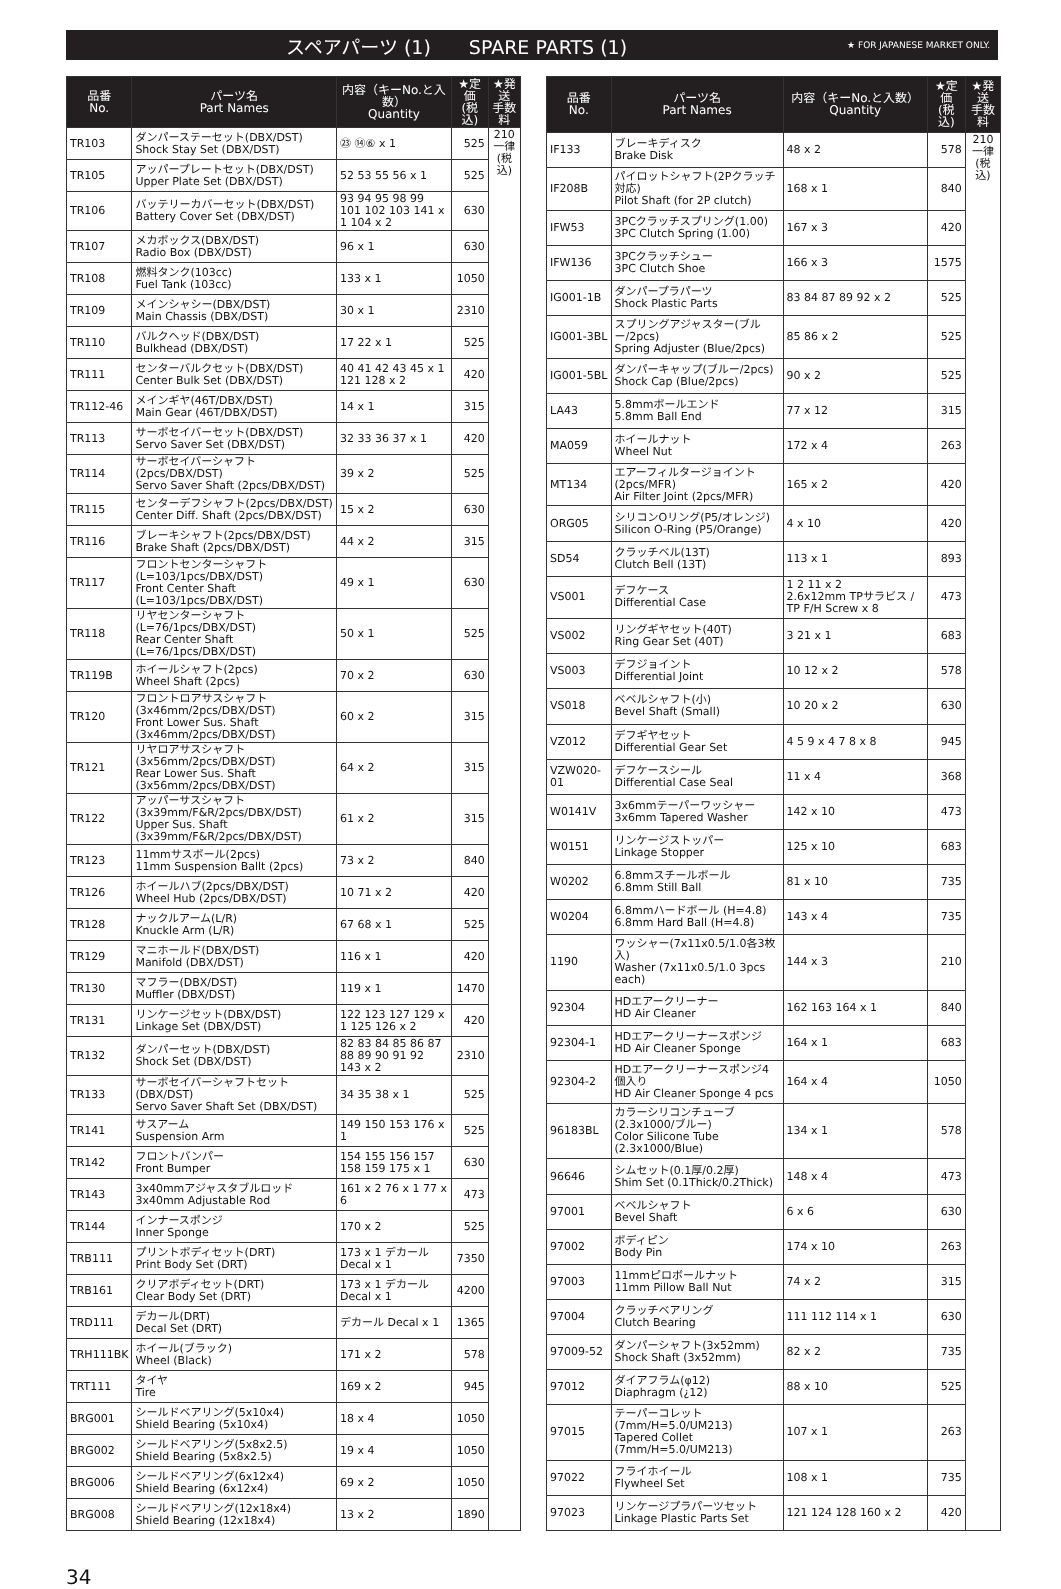スペアパーツ (1)　　SPARE PARTS (1)
★ FOR JAPANESE MARKET ONLY.
| 品番 No. | パーツ名 Part Names | 内容（キーNo.と入数） Quantity | ★定価 (税込) | ★発送 手数料 |
| --- | --- | --- | --- | --- |
| TR103 | ダンパーステーセット(DBX/DST) Shock Stay Set (DBX/DST) | ㉓ ⑭⑥ x 1 | 525 | 210 一律 (税込) |
| TR105 | アッパープレートセット(DBX/DST) Upper Plate Set (DBX/DST) | 52 53 55 56 x 1 | 525 | |
| TR106 | バッテリーカバーセット(DBX/DST) Battery Cover Set (DBX/DST) | 93 94 95 98 99 101 102 103 141 x 1 104 x 2 | 630 | |
| TR107 | メカボックス(DBX/DST) Radio Box (DBX/DST) | 96 x 1 | 630 | |
| TR108 | 燃料タンク(103cc) Fuel Tank (103cc) | 133 x 1 | 1050 | |
| TR109 | メインシャシー(DBX/DST) Main Chassis (DBX/DST) | 30 x 1 | 2310 | |
| TR110 | バルクヘッド(DBX/DST) Bulkhead (DBX/DST) | 17 22 x 1 | 525 | |
| TR111 | センターバルクセット(DBX/DST) Center Bulk Set (DBX/DST) | 40 41 42 43 45 x 1 121 128 x 2 | 420 | |
| TR112-46 | メインギヤ(46T/DBX/DST) Main Gear (46T/DBX/DST) | 14 x 1 | 315 | |
| TR113 | サーボセイバーセット(DBX/DST) Servo Saver Set (DBX/DST) | 32 33 36 37 x 1 | 420 | |
| TR114 | サーボセイバーシャフト(2pcs/DBX/DST) Servo Saver Shaft (2pcs/DBX/DST) | 39 x 2 | 525 | |
| TR115 | センターデフシャフト(2pcs/DBX/DST) Center Diff. Shaft (2pcs/DBX/DST) | 15 x 2 | 630 | |
| TR116 | ブレーキシャフト(2pcs/DBX/DST) Brake Shaft (2pcs/DBX/DST) | 44 x 2 | 315 | |
| TR117 | フロントセンターシャフト(L=103/1pcs/DBX/DST) Front Center Shaft (L=103/1pcs/DBX/DST) | 49 x 1 | 630 | |
| TR118 | リヤセンターシャフト(L=76/1pcs/DBX/DST) Rear Center Shaft (L=76/1pcs/DBX/DST) | 50 x 1 | 525 | |
| TR119B | ホイールシャフト(2pcs) Wheel Shaft (2pcs) | 70 x 2 | 630 | |
| TR120 | フロントロアサスシャフト(3x46mm/2pcs/DBX/DST) Front Lower Sus. Shaft (3x46mm/2pcs/DBX/DST) | 60 x 2 | 315 | |
| TR121 | リヤロアサスシャフト(3x56mm/2pcs/DBX/DST) Rear Lower Sus. Shaft (3x56mm/2pcs/DBX/DST) | 64 x 2 | 315 | |
| TR122 | アッパーサスシャフト(3x39mm/F&R/2pcs/DBX/DST) Upper Sus. Shaft (3x39mm/F&R/2pcs/DBX/DST) | 61 x 2 | 315 | |
| TR123 | 11mmサスボール(2pcs) 11mm Suspension Ballt (2pcs) | 73 x 2 | 840 | |
| TR126 | ホイールハブ(2pcs/DBX/DST) Wheel Hub (2pcs/DBX/DST) | 10 71 x 2 | 420 | |
| TR128 | ナックルアーム(L/R) Knuckle Arm (L/R) | 67 68 x 1 | 525 | |
| TR129 | マニホールド(DBX/DST) Manifold (DBX/DST) | 116 x 1 | 420 | |
| TR130 | マフラー(DBX/DST) Muffler (DBX/DST) | 119 x 1 | 1470 | |
| TR131 | リンケージセット(DBX/DST) Linkage Set (DBX/DST) | 122 123 127 129 x 1 125 126 x 2 | 420 | |
| TR132 | ダンパーセット(DBX/DST) Shock Set (DBX/DST) | 82 83 84 85 86 87 88 89 90 91 92 143 x 2 | 2310 | |
| TR133 | サーボセイバーシャフトセット(DBX/DST) Servo Saver Shaft Set (DBX/DST) | 34 35 38 x 1 | 525 | |
| TR141 | サスアーム Suspension Arm | 149 150 153 176 x 1 | 525 | |
| TR142 | フロントバンパー Front Bumper | 154 155 156 157 158 159 175 x 1 | 630 | |
| TR143 | 3x40mmアジャスタブルロッド 3x40mm Adjustable Rod | 161 x 2 76 x 1 77 x 6 | 473 | |
| TR144 | インナースポンジ Inner Sponge | 170 x 2 | 525 | |
| TRB111 | プリントボディセット(DRT) Print Body Set (DRT) | 173 x 1 デカール Decal x 1 | 7350 | |
| TRB161 | クリアボディセット(DRT) Clear Body Set (DRT) | 173 x 1 デカール Decal x 1 | 4200 | |
| TRD111 | デカール(DRT) Decal Set (DRT) | デカール Decal x 1 | 1365 | |
| TRH111BK | ホイール(ブラック) Wheel (Black) | 171 x 2 | 578 | |
| TRT111 | タイヤ Tire | 169 x 2 | 945 | |
| BRG001 | シールドベアリング(5x10x4) Shield Bearing (5x10x4) | 18 x 4 | 1050 | |
| BRG002 | シールドベアリング(5x8x2.5) Shield Bearing (5x8x2.5) | 19 x 4 | 1050 | |
| BRG006 | シールドベアリング(6x12x4) Shield Bearing (6x12x4) | 69 x 2 | 1050 | |
| BRG008 | シールドベアリング(12x18x4) Shield Bearing (12x18x4) | 13 x 2 | 1890 | |
| 品番 No. | パーツ名 Part Names | 内容（キーNo.と入数） Quantity | ★定価 (税込) | ★発送 手数料 |
| --- | --- | --- | --- | --- |
| IF133 | ブレーキディスク Brake Disk | 48 x 2 | 578 | 210 一律 (税込) |
| IF208B | パイロットシャフト(2Pクラッチ対応) Pilot Shaft (for 2P clutch) | 168 x 1 | 840 | |
| IFW53 | 3PCクラッチスプリング(1.00) 3PC Clutch Spring (1.00) | 167 x 3 | 420 | |
| IFW136 | 3PCクラッチシュー 3PC Clutch Shoe | 166 x 3 | 1575 | |
| IG001-1B | ダンパープラパーツ Shock Plastic Parts | 83 84 87 89 92 x 2 | 525 | |
| IG001-3BL | スプリングアジャスター(ブルー/2pcs) Spring Adjuster (Blue/2pcs) | 85 86 x 2 | 525 | |
| IG001-5BL | ダンパーキャップ(ブルー/2pcs) Shock Cap (Blue/2pcs) | 90 x 2 | 525 | |
| LA43 | 5.8mmボールエンド 5.8mm Ball End | 77 x 12 | 315 | |
| MA059 | ホイールナット Wheel Nut | 172 x 4 | 263 | |
| MT134 | エアーフィルタージョイント(2pcs/MFR) Air Filter Joint (2pcs/MFR) | 165 x 2 | 420 | |
| ORG05 | シリコンOリング(P5/オレンジ) Silicon O-Ring (P5/Orange) | 4 x 10 | 420 | |
| SD54 | クラッチベル(13T) Clutch Bell (13T) | 113 x 1 | 893 | |
| VS001 | デフケース Differential Case | 1 2 11 x 2 2.6x12mm TPサラビス / TP F/H Screw x 8 | 473 | |
| VS002 | リングギヤセット(40T) Ring Gear Set (40T) | 3 21 x 1 | 683 | |
| VS003 | デフジョイント Differential Joint | 10 12 x 2 | 578 | |
| VS018 | ベベルシャフト(小) Bevel Shaft (Small) | 10 20 x 2 | 630 | |
| VZ012 | デフギヤセット Differential Gear Set | 4 5 9 x 4 7 8 x 8 | 945 | |
| VZW020-01 | デフケースシール Differential Case Seal | 11 x 4 | 368 | |
| W0141V | 3x6mmテーパーワッシャー 3x6mm Tapered Washer | 142 x 10 | 473 | |
| W0151 | リンケージストッパー Linkage Stopper | 125 x 10 | 683 | |
| W0202 | 6.8mmスチールボール 6.8mm Still Ball | 81 x 10 | 735 | |
| W0204 | 6.8mmハードボール (H=4.8) 6.8mm Hard Ball (H=4.8) | 143 x 4 | 735 | |
| 1190 | ワッシャー(7x11x0.5/1.0各3枚入) Washer (7x11x0.5/1.0 3pcs each) | 144 x 3 | 210 | |
| 92304 | HDエアークリーナー HD Air Cleaner | 162 163 164 x 1 | 840 | |
| 92304-1 | HDエアークリーナースポンジ HD Air Cleaner Sponge | 164 x 1 | 683 | |
| 92304-2 | HDエアークリーナースポンジ4個入り HD Air Cleaner Sponge 4 pcs | 164 x 4 | 1050 | |
| 96183BL | カラーシリコンチューブ(2.3x1000/ブルー) Color Silicone Tube (2.3x1000/Blue) | 134 x 1 | 578 | |
| 96646 | シムセット(0.1厚/0.2厚) Shim Set (0.1Thick/0.2Thick) | 148 x 4 | 473 | |
| 97001 | ベベルシャフト Bevel Shaft | 6 x 6 | 630 | |
| 97002 | ボディピン Body Pin | 174 x 10 | 263 | |
| 97003 | 11mmピロボールナット 11mm Pillow Ball Nut | 74 x 2 | 315 | |
| 97004 | クラッチベアリング Clutch Bearing | 111 112 114 x 1 | 630 | |
| 97009-52 | ダンパーシャフト(3x52mm) Shock Shaft (3x52mm) | 82 x 2 | 735 | |
| 97012 | ダイアフラム(φ12) Diaphragm (¿12) | 88 x 10 | 525 | |
| 97015 | テーパーコレット(7mm/H=5.0/UM213) Tapered Collet (7mm/H=5.0/UM213) | 107 x 1 | 263 | |
| 97022 | フライホイール Flywheel Set | 108 x 1 | 735 | |
| 97023 | リンケージプラパーツセット Linkage Plastic Parts Set | 121 124 128 160 x 2 | 420 | |
34